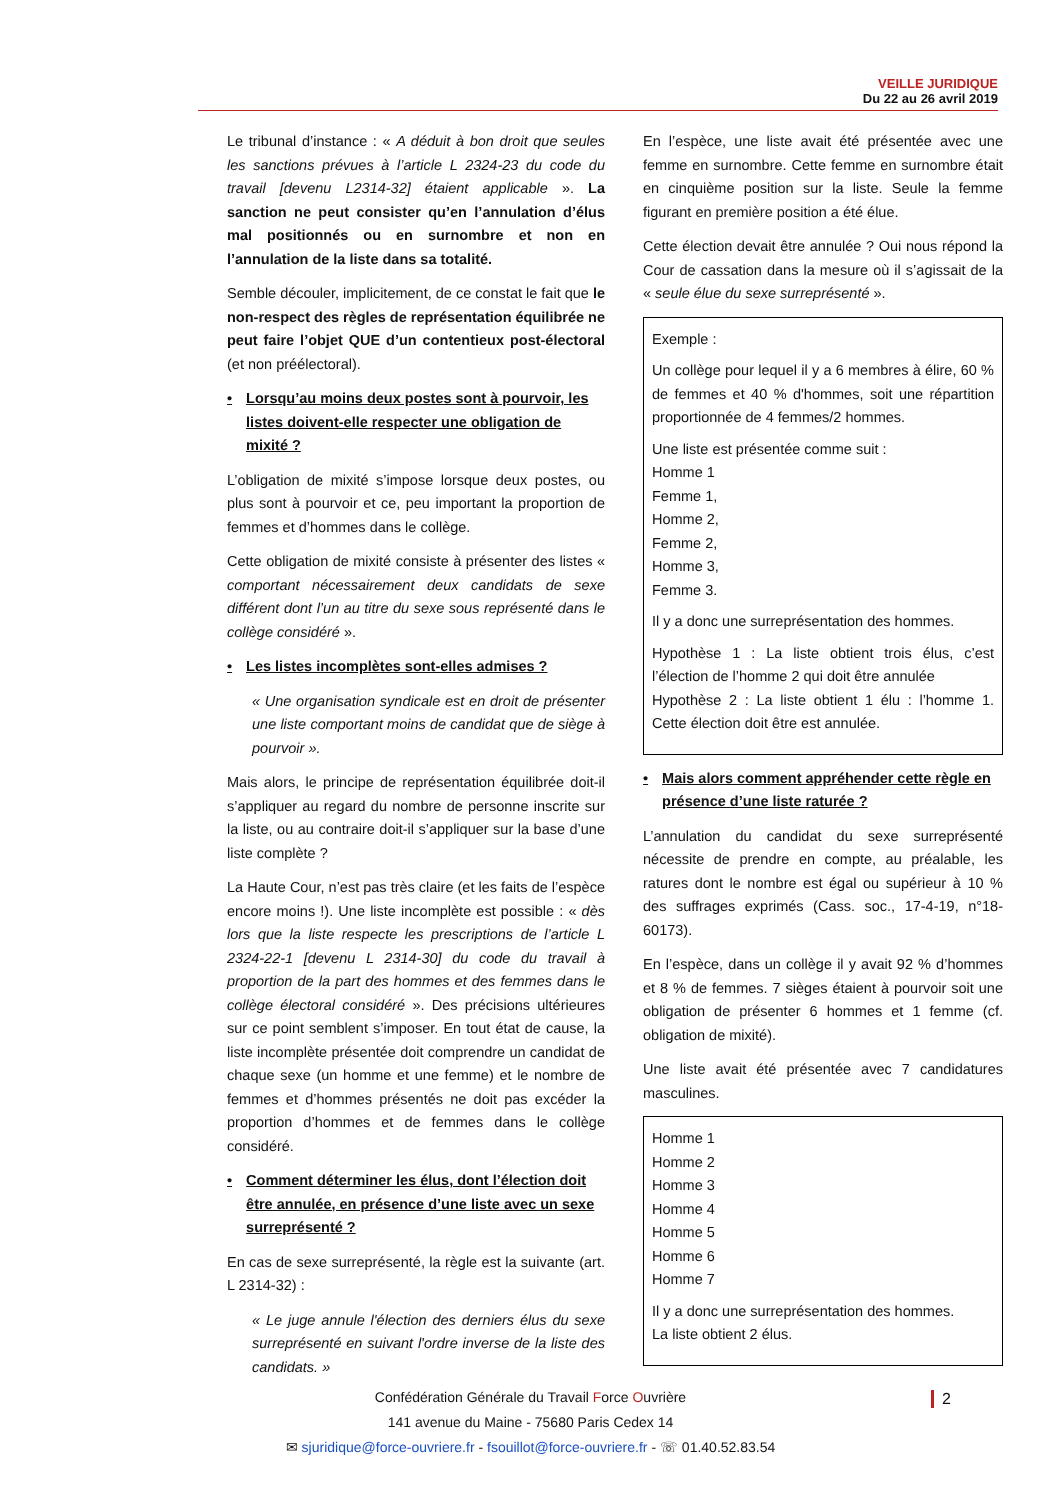VEILLE JURIDIQUE
Du 22 au 26 avril 2019
Le tribunal d’instance : « A déduit à bon droit que seules les sanctions prévues à l’article L 2324-23 du code du travail [devenu L2314-32] étaient applicable ». La sanction ne peut consister qu’en l’annulation d’élus mal positionnés ou en surnombre et non en l’annulation de la liste dans sa totalité.
Semble découler, implicitement, de ce constat le fait que le non-respect des règles de représentation équilibrée ne peut faire l’objet QUE d’un contentieux post-électoral (et non préélectoral).
• Lorsqu’au moins deux postes sont à pourvoir, les listes doivent-elle respecter une obligation de mixité ?
L’obligation de mixité s’impose lorsque deux postes, ou plus sont à pourvoir et ce, peu important la proportion de femmes et d’hommes dans le collège.
Cette obligation de mixité consiste à présenter des listes « comportant nécessairement deux candidats de sexe différent dont l’un au titre du sexe sous représenté dans le collège considéré ».
• Les listes incomplètes sont-elles admises ?
« Une organisation syndicale est en droit de présenter une liste comportant moins de candidat que de siège à pourvoir ».
Mais alors, le principe de représentation équilibrée doit-il s’appliquer au regard du nombre de personne inscrite sur la liste, ou au contraire doit-il s’appliquer sur la base d’une liste complète ?
La Haute Cour, n’est pas très claire (et les faits de l’espèce encore moins !). Une liste incomplète est possible : « dès lors que la liste respecte les prescriptions de l’article L 2324-22-1 [devenu L 2314-30] du code du travail à proportion de la part des hommes et des femmes dans le collège électoral considéré ». Des précisions ultérieures sur ce point semblent s’imposer. En tout état de cause, la liste incomplète présentée doit comprendre un candidat de chaque sexe (un homme et une femme) et le nombre de femmes et d’hommes présentés ne doit pas excéder la proportion d’hommes et de femmes dans le collège considéré.
• Comment déterminer les élus, dont l’élection doit être annulée, en présence d’une liste avec un sexe surreprésenté ?
En cas de sexe surreprésenté, la règle est la suivante (art. L 2314-32) :
« Le juge annule l'élection des derniers élus du sexe surreprésenté en suivant l'ordre inverse de la liste des candidats. »
En l’espèce, une liste avait été présentée avec une femme en surnombre. Cette femme en surnombre était en cinquième position sur la liste. Seule la femme figurant en première position a été élue.
Cette élection devait être annulée ? Oui nous répond la Cour de cassation dans la mesure où il s’agissait de la « seule élue du sexe surreprésenté ».
Exemple :
Un collège pour lequel il y a 6 membres à élire, 60 % de femmes et 40 % d'hommes, soit une répartition proportionnée de 4 femmes/2 hommes.
Une liste est présentée comme suit :
Homme 1
Femme 1,
Homme 2,
Femme 2,
Homme 3,
Femme 3.
Il y a donc une surreprésentation des hommes.
Hypothèse 1 : La liste obtient trois élus, c’est l’élection de l’homme 2 qui doit être annulée
Hypothèse 2 : La liste obtient 1 élu : l’homme 1. Cette élection doit être est annulée.
• Mais alors comment appréhender cette règle en présence d’une liste raturée ?
L’annulation du candidat du sexe surreprésenté nécessite de prendre en compte, au préalable, les ratures dont le nombre est égal ou supérieur à 10 % des suffrages exprimés (Cass. soc., 17-4-19, n°18-60173).
En l’espèce, dans un collège il y avait 92 % d’hommes et 8 % de femmes. 7 sièges étaient à pourvoir soit une obligation de présenter 6 hommes et 1 femme (cf. obligation de mixité).
Une liste avait été présentée avec 7 candidatures masculines.
Homme 1
Homme 2
Homme 3
Homme 4
Homme 5
Homme 6
Homme 7
Il y a donc une surreprésentation des hommes.
La liste obtient 2 élus.
Confédération Générale du Travail Force Ouvrière
141 avenue du Maine - 75680 Paris Cedex 14
✉ sjuridique@force-ouvriere.fr - fsouillot@force-ouvriere.fr - ☏ 01.40.52.83.54
2